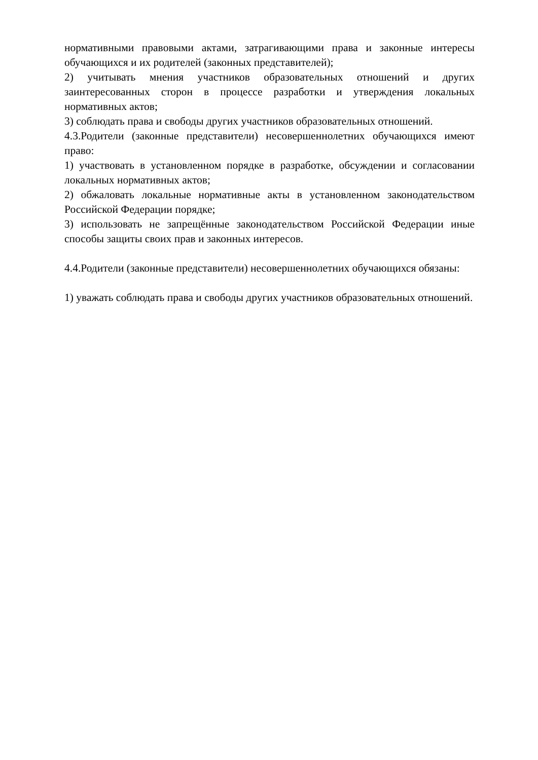нормативными правовыми актами, затрагивающими права и законные интересы обучающихся и их родителей (законных представителей);
2) учитывать мнения участников образовательных отношений и других заинтересованных сторон в процессе разработки и утверждения локальных нормативных актов;
3) соблюдать права и свободы других участников образовательных отношений.
4.3.Родители (законные представители) несовершеннолетних обучающихся имеют право:
1) участвовать в установленном порядке в разработке, обсуждении и согласовании локальных нормативных актов;
2) обжаловать локальные нормативные акты в установленном законодательством Российской Федерации порядке;
3) использовать не запрещённые законодательством Российской Федерации иные способы защиты своих прав и законных интересов.
4.4.Родители (законные представители) несовершеннолетних обучающихся обязаны:
1) уважать соблюдать права и свободы других участников образовательных отношений.